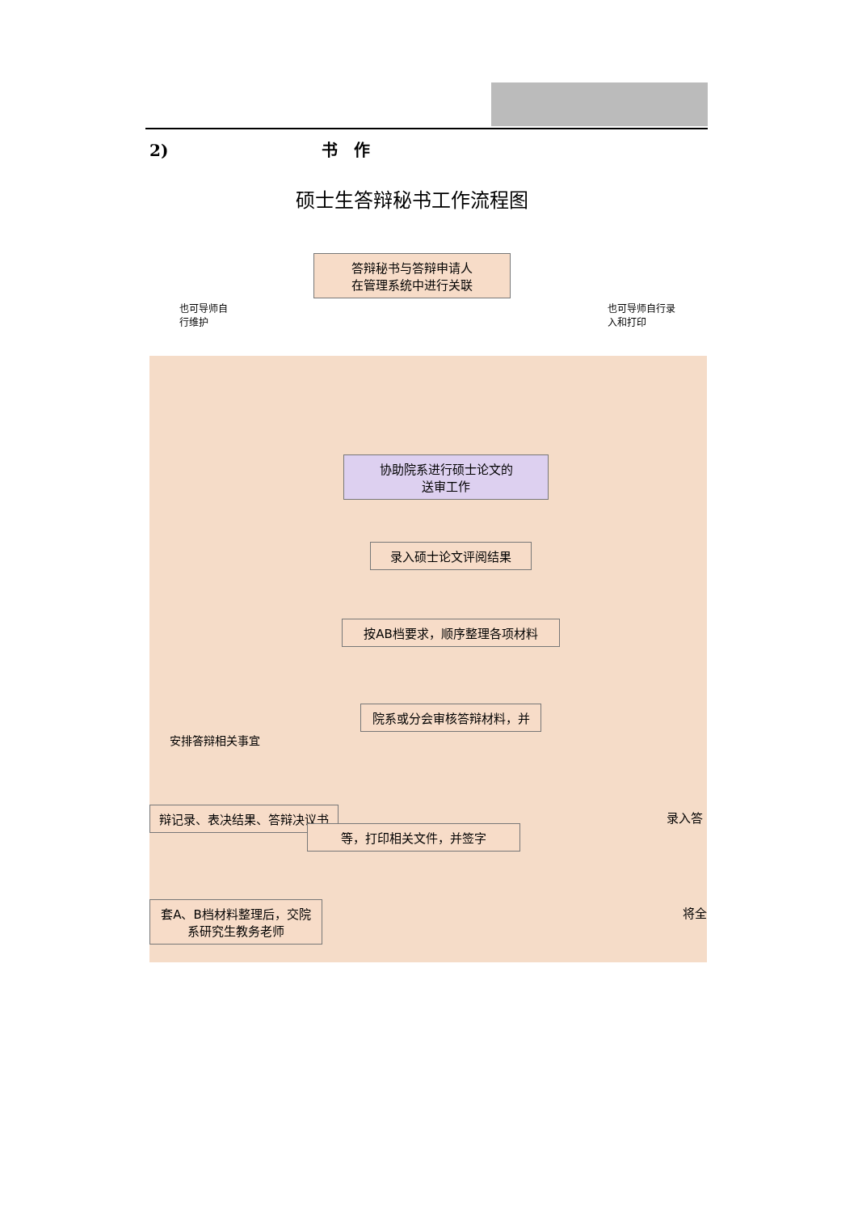2) 书　作
硕士生答辩秘书工作流程图
答辩秘书与答辩申请人
在管理系统中进行关联
也可导师自
行维护
也可导师自行录
入和打印
协助院系进行硕士论文的
送审工作
录入硕士论文评阅结果
按AB档要求，顺序整理各项材料
院系或分会审核答辩材料，并
安排答辩相关事宜
辩记录、表决结果、答辩决议书
等，打印相关文件，并签字
录入答
套A、B档材料整理后，交院
系研究生教务老师
将全